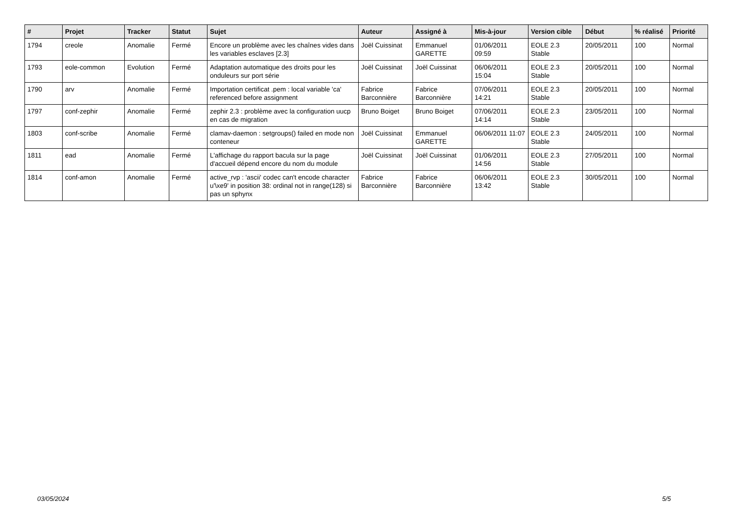| # | Projet | Tracker | Statut | Sujet | Auteur | Assigné à | Mis-à-jour | Version cible | Début | % réalisé | Priorité |
| --- | --- | --- | --- | --- | --- | --- | --- | --- | --- | --- | --- |
| 1794 | creole | Anomalie | Fermé | Encore un problème avec les chaînes vides dans les variables esclaves [2.3] | Joël Cuissinat | Emmanuel GARETTE | 01/06/2011 09:59 | EOLE 2.3 Stable | 20/05/2011 | 100 | Normal |
| 1793 | eole-common | Evolution | Fermé | Adaptation automatique des droits pour les onduleurs sur port série | Joël Cuissinat | Joël Cuissinat | 06/06/2011 15:04 | EOLE 2.3 Stable | 20/05/2011 | 100 | Normal |
| 1790 | arv | Anomalie | Fermé | Importation certificat .pem : local variable 'ca' referenced before assignment | Fabrice Barconnière | Fabrice Barconnière | 07/06/2011 14:21 | EOLE 2.3 Stable | 20/05/2011 | 100 | Normal |
| 1797 | conf-zephir | Anomalie | Fermé | zephir 2.3 : problème avec la configuration uucp en cas de migration | Bruno Boiget | Bruno Boiget | 07/06/2011 14:14 | EOLE 2.3 Stable | 23/05/2011 | 100 | Normal |
| 1803 | conf-scribe | Anomalie | Fermé | clamav-daemon : setgroups() failed en mode non conteneur | Joël Cuissinat | Emmanuel GARETTE | 06/06/2011 11:07 | EOLE 2.3 Stable | 24/05/2011 | 100 | Normal |
| 1811 | ead | Anomalie | Fermé | L'affichage du rapport bacula sur la page d'accueil dépend encore du nom du module | Joël Cuissinat | Joël Cuissinat | 01/06/2011 14:56 | EOLE 2.3 Stable | 27/05/2011 | 100 | Normal |
| 1814 | conf-amon | Anomalie | Fermé | active_rvp : 'ascii' codec can't encode character u'\xe9' in position 38: ordinal not in range(128) si pas un sphynx | Fabrice Barconnière | Fabrice Barconnière | 06/06/2011 13:42 | EOLE 2.3 Stable | 30/05/2011 | 100 | Normal |
03/05/2024 5/5